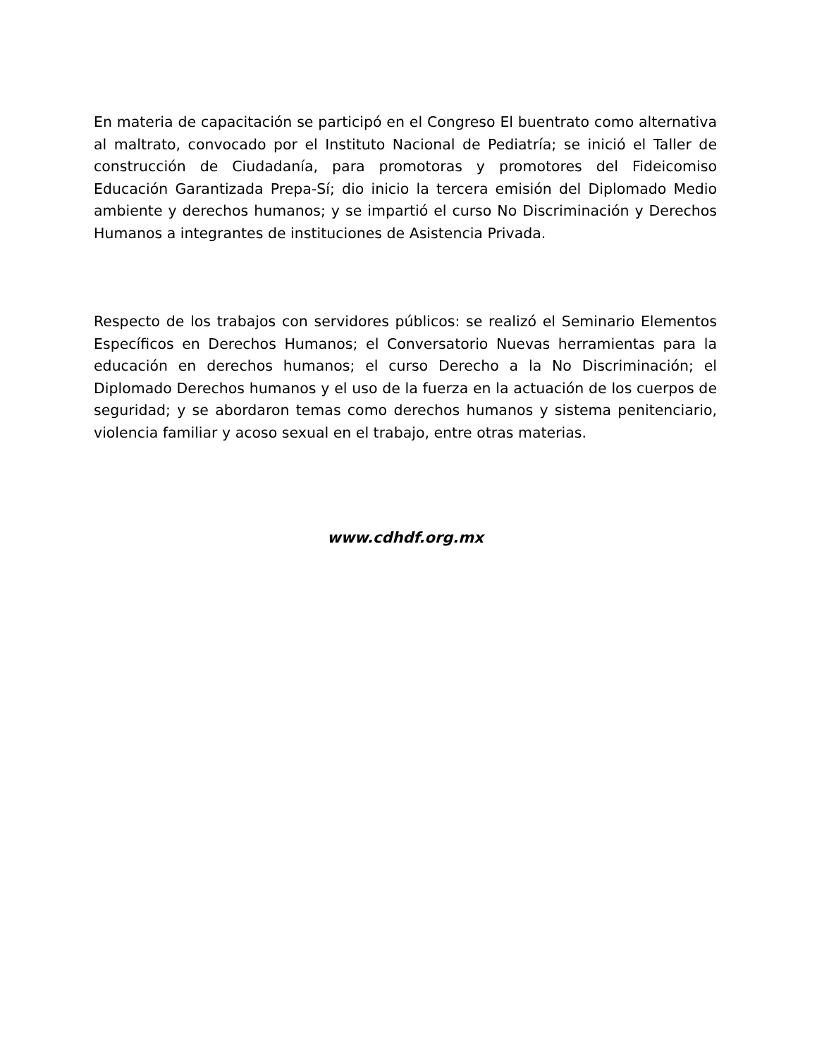En materia de capacitación se participó en el Congreso El buentrato como alternativa al maltrato, convocado por el Instituto Nacional de Pediatría; se inició el Taller de construcción de Ciudadanía, para promotoras y promotores del Fideicomiso Educación Garantizada Prepa-Sí; dio inicio la tercera emisión del Diplomado Medio ambiente y derechos humanos; y se impartió el curso No Discriminación y Derechos Humanos a integrantes de instituciones de Asistencia Privada.
Respecto de los trabajos con servidores públicos: se realizó el Seminario Elementos Específicos en Derechos Humanos; el Conversatorio Nuevas herramientas para la educación en derechos humanos; el curso Derecho a la No Discriminación; el Diplomado Derechos humanos y el uso de la fuerza en la actuación de los cuerpos de seguridad; y se abordaron temas como derechos humanos y sistema penitenciario, violencia familiar y acoso sexual en el trabajo, entre otras materias.
www.cdhdf.org.mx